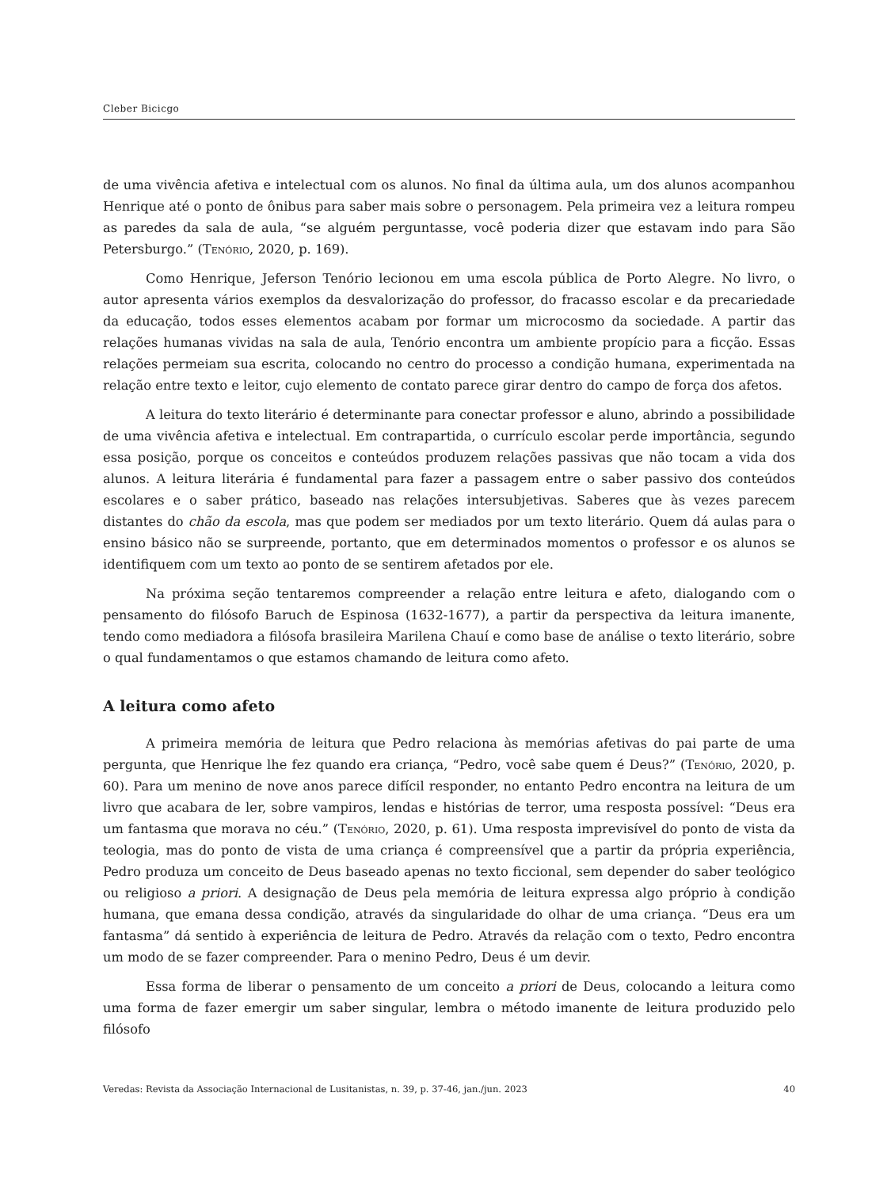Cleber Bicicgo
de uma vivência afetiva e intelectual com os alunos. No final da última aula, um dos alunos acompanhou Henrique até o ponto de ônibus para saber mais sobre o personagem. Pela primeira vez a leitura rompeu as paredes da sala de aula, “se alguém perguntasse, você poderia dizer que estavam indo para São Petersburgo.” (Tenório, 2020, p. 169).
Como Henrique, Jeferson Tenório lecionou em uma escola pública de Porto Alegre. No livro, o autor apresenta vários exemplos da desvalorização do professor, do fracasso escolar e da precariedade da educação, todos esses elementos acabam por formar um microcosmo da sociedade. A partir das relações humanas vividas na sala de aula, Tenório encontra um ambiente propício para a ficção. Essas relações permeiam sua escrita, colocando no centro do processo a condição humana, experimentada na relação entre texto e leitor, cujo elemento de contato parece girar dentro do campo de força dos afetos.
A leitura do texto literário é determinante para conectar professor e aluno, abrindo a possibilidade de uma vivência afetiva e intelectual. Em contrapartida, o currículo escolar perde importância, segundo essa posição, porque os conceitos e conteúdos produzem relações passivas que não tocam a vida dos alunos. A leitura literária é fundamental para fazer a passagem entre o saber passivo dos conteúdos escolares e o saber prático, baseado nas relações intersubjetivas. Saberes que às vezes parecem distantes do chão da escola, mas que podem ser mediados por um texto literário. Quem dá aulas para o ensino básico não se surpreende, portanto, que em determinados momentos o professor e os alunos se identifiquem com um texto ao ponto de se sentirem afetados por ele.
Na próxima seção tentaremos compreender a relação entre leitura e afeto, dialogando com o pensamento do filósofo Baruch de Espinosa (1632-1677), a partir da perspectiva da leitura imanente, tendo como mediadora a filósofa brasileira Marilena Chauí e como base de análise o texto literário, sobre o qual fundamentamos o que estamos chamando de leitura como afeto.
A leitura como afeto
A primeira memória de leitura que Pedro relaciona às memórias afetivas do pai parte de uma pergunta, que Henrique lhe fez quando era criança, “Pedro, você sabe quem é Deus?” (Tenório, 2020, p. 60). Para um menino de nove anos parece difícil responder, no entanto Pedro encontra na leitura de um livro que acabara de ler, sobre vampiros, lendas e histórias de terror, uma resposta possível: “Deus era um fantasma que morava no céu.” (Tenório, 2020, p. 61). Uma resposta imprevisível do ponto de vista da teologia, mas do ponto de vista de uma criança é compreensível que a partir da própria experiência, Pedro produza um conceito de Deus baseado apenas no texto ficcional, sem depender do saber teológico ou religioso a priori. A designação de Deus pela memória de leitura expressa algo próprio à condição humana, que emana dessa condição, através da singularidade do olhar de uma criança. “Deus era um fantasma” dá sentido à experiência de leitura de Pedro. Através da relação com o texto, Pedro encontra um modo de se fazer compreender. Para o menino Pedro, Deus é um devir.
Essa forma de liberar o pensamento de um conceito a priori de Deus, colocando a leitura como uma forma de fazer emergir um saber singular, lembra o método imanente de leitura produzido pelo filósofo
Veredas: Revista da Associação Internacional de Lusitanistas, n. 39, p. 37-46, jan./jun. 2023 40